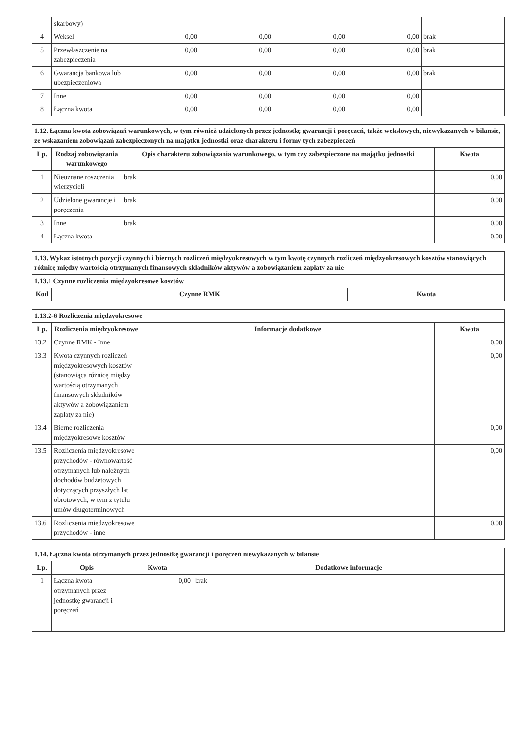| | skarbowy) | | | | | |
| 4 | Weksel | 0,00 | 0,00 | 0,00 | 0,00 | brak |
| 5 | Przewłaszczenie na zabezpieczenia | 0,00 | 0,00 | 0,00 | 0,00 | brak |
| 6 | Gwarancja bankowa lub ubezpieczeniowa | 0,00 | 0,00 | 0,00 | 0,00 | brak |
| 7 | Inne | 0,00 | 0,00 | 0,00 | 0,00 | |
| 8 | Łączna kwota | 0,00 | 0,00 | 0,00 | 0,00 | |
| 1.12. Łączna kwota zobowiązań warunkowych, w tym również udzielonych przez jednostkę gwarancji i poręczeń, także wekslowych, niewykazanych w bilansie, ze wskazaniem zobowiązań zabezpieczonych na majątku jednostki oraz charakteru i formy tych zabezpieczeń | | | |
| Lp. | Rodzaj zobowiązania warunkowego | Opis charakteru zobowiązania warunkowego, w tym czy zabezpieczone na majątku jednostki | Kwota |
| 1 | Nieuznane roszczenia wierzycieli | brak | 0,00 |
| 2 | Udzielone gwarancje i poręczenia | brak | 0,00 |
| 3 | Inne | brak | 0,00 |
| 4 | Łączna kwota | | 0,00 |
| 1.13. Wykaz istotnych pozycji czynnych i biernych rozliczeń międzyokresowych w tym kwotę czynnych rozliczeń międzyokresowych kosztów stanowiących różnicę między wartością otrzymanych finansowych składników aktywów a zobowiązaniem zapłaty za nie | | |
| 1.13.1 Czynne rozliczenia międzyokresowe kosztów | | |
| Kod | Czynne RMK | Kwota |
| 1.13.2-6 Rozliczenia międzyokresowe | | | |
| Lp. | Rozliczenia międzyokresowe | Informacje dodatkowe | Kwota |
| 13.2 | Czynne RMK - Inne | | 0,00 |
| 13.3 | Kwota czynnych rozliczeń międzyokresowych kosztów (stanowiąca różnicę między wartością otrzymanych finansowych składników aktywów a zobowiązaniem zapłaty za nie) | | 0,00 |
| 13.4 | Bierne rozliczenia międzyokresowe kosztów | | 0,00 |
| 13.5 | Rozliczenia międzyokresowe przychodów - równowartość otrzymanych lub należnych dochodów budżetowych dotyczących przyszłych lat obrotowych, w tym z tytułu umów długoterminowych | | 0,00 |
| 13.6 | Rozliczenia międzyokresowe przychodów - inne | | 0,00 |
| 1.14. Łączna kwota otrzymanych przez jednostkę gwarancji i poręczeń niewykazanych w bilansie | | | |
| Lp. | Opis | Kwota | Dodatkowe informacje |
| 1 | Łączna kwota otrzymanych przez jednostkę gwarancji i poręczeń | 0,00 | brak |